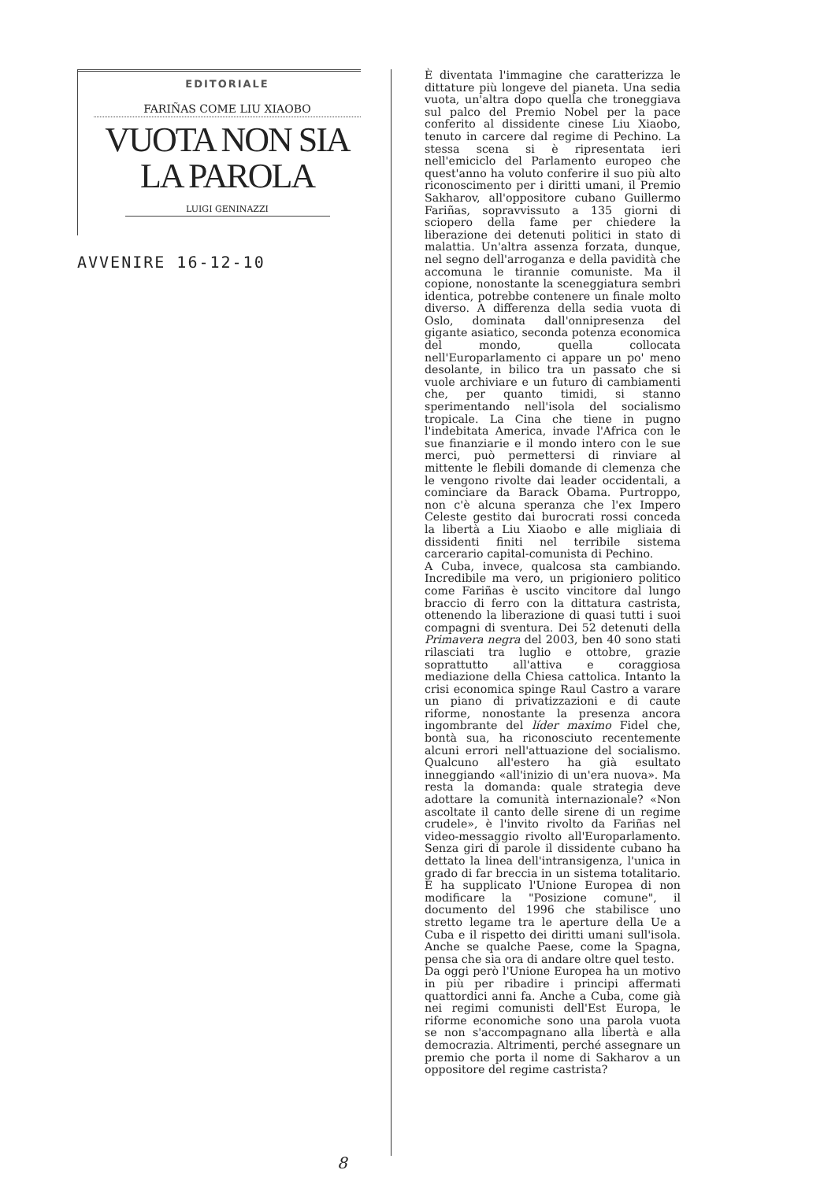EDITORIALE
FARIÑAS COME LIU XIAOBO
VUOTA NON SIA
LA PAROLA
LUIGI GENINAZZI
AVVENIRE 16-12-10
8
È diventata l'immagine che caratterizza le dittature più longeve del pianeta. Una sedia vuota, un'altra dopo quella che troneggiava sul palco del Premio Nobel per la pace conferito al dissidente cinese Liu Xiaobo, tenuto in carcere dal regime di Pechino. La stessa scena si è ripresentata ieri nell'emiciclo del Parlamento europeo che quest'anno ha voluto conferire il suo più alto riconoscimento per i diritti umani, il Premio Sakharov, all'oppositore cubano Guillermo Fariñas, sopravvissuto a 135 giorni di sciopero della fame per chiedere la liberazione dei detenuti politici in stato di malattia. Un'altra assenza forzata, dunque, nel segno dell'arroganza e della pavidità che accomuna le tirannie comuniste. Ma il copione, nonostante la sceneggiatura sembri identica, potrebbe contenere un finale molto diverso. A differenza della sedia vuota di Oslo, dominata dall'onnipresenza del gigante asiatico, seconda potenza economica del mondo, quella collocata nell'Europarlamento ci appare un po' meno desolante, in bilico tra un passato che si vuole archiviare e un futuro di cambiamenti che, per quanto timidi, si stanno sperimentando nell'isola del socialismo tropicale. La Cina che tiene in pugno l'indebitata America, invade l'Africa con le sue finanziarie e il mondo intero con le sue merci, può permettersi di rinviare al mittente le flebili domande di clemenza che le vengono rivolte dai leader occidentali, a cominciare da Barack Obama. Purtroppo, non c'è alcuna speranza che l'ex Impero Celeste gestito dai burocrati rossi conceda la libertà a Liu Xiaobo e alle migliaia di dissidenti finiti nel terribile sistema carcerario capital-comunista di Pechino.
A Cuba, invece, qualcosa sta cambiando. Incredibile ma vero, un prigioniero politico come Fariñas è uscito vincitore dal lungo braccio di ferro con la dittatura castrista, ottenendo la liberazione di quasi tutti i suoi compagni di sventura. Dei 52 detenuti della Primavera negra del 2003, ben 40 sono stati rilasciati tra luglio e ottobre, grazie soprattutto all'attiva e coraggiosa mediazione della Chiesa cattolica. Intanto la crisi economica spinge Raul Castro a varare un piano di privatizzazioni e di caute riforme, nonostante la presenza ancora ingombrante del líder maximo Fidel che, bontà sua, ha riconosciuto recentemente alcuni errori nell'attuazione del socialismo. Qualcuno all'estero ha già esultato inneggiando «all'inizio di un'era nuova». Ma resta la domanda: quale strategia deve adottare la comunità internazionale? «Non ascoltate il canto delle sirene di un regime crudele», è l'invito rivolto da Fariñas nel video-messaggio rivolto all'Europarlamento. Senza giri di parole il dissidente cubano ha dettato la linea dell'intransigenza, l'unica in grado di far breccia in un sistema totalitario. E ha supplicato l'Unione Europea di non modificare la "Posizione comune", il documento del 1996 che stabilisce uno stretto legame tra le aperture della Ue a Cuba e il rispetto dei diritti umani sull'isola. Anche se qualche Paese, come la Spagna, pensa che sia ora di andare oltre quel testo.
Da oggi però l'Unione Europea ha un motivo in più per ribadire i principi affermati quattordici anni fa. Anche a Cuba, come già nei regimi comunisti dell'Est Europa, le riforme economiche sono una parola vuota se non s'accompagnano alla libertà e alla democrazia. Altrimenti, perché assegnare un premio che porta il nome di Sakharov a un oppositore del regime castrista?